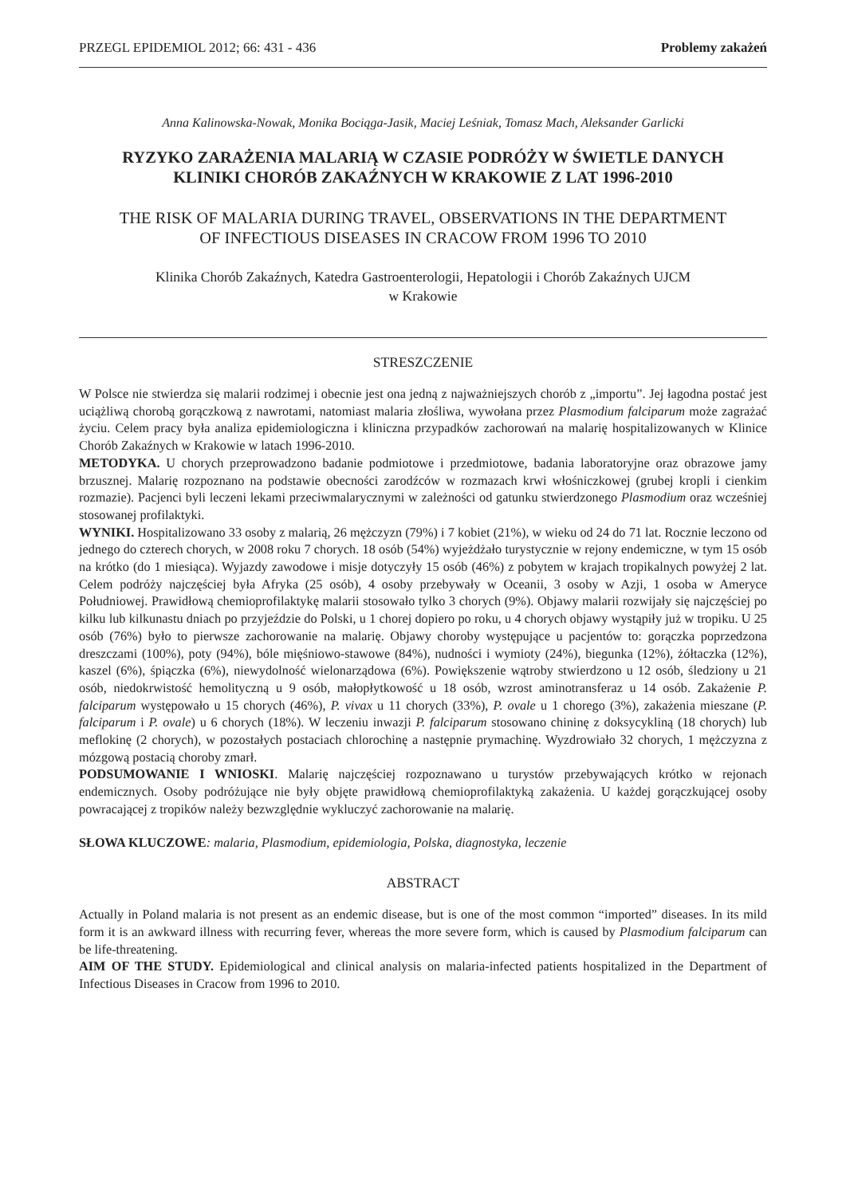PRZEGL EPIDEMIOL 2012; 66: 431 - 436 Problemy zakażeń
Anna Kalinowska-Nowak, Monika Bociąga-Jasik, Maciej Leśniak, Tomasz Mach, Aleksander Garlicki
RYZYKO ZARAŻENIA MALARIĄ W CZASIE PODRÓŻY W ŚWIETLE DANYCH
KLINIKI CHORÓB ZAKAŹNYCH W KRAKOWIE Z LAT 1996-2010
THE RISK OF MALARIA DURING TRAVEL, OBSERVATIONS IN THE DEPARTMENT
OF INFECTIOUS DISEASES IN CRACOW FROM 1996 TO 2010
Klinika Chorób Zakaźnych, Katedra Gastroenterologii, Hepatologii i Chorób Zakaźnych UJCM
w Krakowie
STRESZCZENIE
W Polsce nie stwierdza się malarii rodzimej i obecnie jest ona jedną z najważniejszych chorób z „importu”. Jej łagodna postać jest uciążliwą chorobą gorączkową z nawrotami, natomiast malaria złośliwa, wywołana przez Plasmodium falciparum może zagrażać życiu. Celem pracy była analiza epidemiologiczna i kliniczna przypadków zachorowań na malarię hospitalizowanych w Klinice Chorób Zakaźnych w Krakowie w latach 1996-2010.
METODYKA. U chorych przeprowadzono badanie podmiotowe i przedmiotowe, badania laboratoryjne oraz obrazowe jamy brzusznej. Malarię rozpoznano na podstawie obecności zarodźców w rozmazach krwi włośniczkowej (grubej kropli i cienkim rozmazie). Pacjenci byli leczeni lekami przeciwmalarycznymi w zależności od gatunku stwierdzonego Plasmodium oraz wcześniej stosowanej profilaktyki.
WYNIKI. Hospitalizowano 33 osoby z malarią, 26 mężczyzn (79%) i 7 kobiet (21%), w wieku od 24 do 71 lat. Rocznie leczono od jednego do czterech chorych, w 2008 roku 7 chorych. 18 osób (54%) wyjeżdżało turystycznie w rejony endemiczne, w tym 15 osób na krótko (do 1 miesiąca). Wyjazdy zawodowe i misje dotyczyły 15 osób (46%) z pobytem w krajach tropikalnych powyżej 2 lat. Celem podróży najczęściej była Afryka (25 osób), 4 osoby przebywały w Oceanii, 3 osoby w Azji, 1 osoba w Ameryce Południowej. Prawidłową chemioprofilaktykę malarii stosowało tylko 3 chorych (9%). Objawy malarii rozwijały się najczęściej po kilku lub kilkunastu dniach po przyjeździe do Polski, u 1 chorej dopiero po roku, u 4 chorych objawy wystąpiły już w tropiku. U 25 osób (76%) było to pierwsze zachorowanie na malarię. Objawy choroby występujące u pacjentów to: gorączka poprzedzona dreszczami (100%), poty (94%), bóle mięśniowo-stawowe (84%), nudności i wymioty (24%), biegunka (12%), żółtaczka (12%), kaszel (6%), śpiączka (6%), niewydolność wielonarządowa (6%). Powiększenie wątroby stwierdzono u 12 osób, śledziony u 21 osób, niedokrwistość hemolityczną u 9 osób, małopłytkowość u 18 osób, wzrost aminotransferaz u 14 osób. Zakażenie P. falciparum występowało u 15 chorych (46%), P. vivax u 11 chorych (33%), P. ovale u 1 chorego (3%), zakażenia mieszane (P. falciparum i P. ovale) u 6 chorych (18%). W leczeniu inwazji P. falciparum stosowano chininę z doksycykliną (18 chorych) lub meflokinę (2 chorych), w pozostałych postaciach chlorochinę a następnie prymachinę. Wyzdrowiało 32 chorych, 1 mężczyzna z mózgową postacią choroby zmarł.
PODSUMOWANIE I WNIOSKI. Malarię najczęściej rozpoznawano u turystów przebywających krótko w rejonach endemicznych. Osoby podróżujące nie były objęte prawidłową chemioprofilaktyką zakażenia. U każdej gorączkującej osoby powracającej z tropików należy bezwzględnie wykluczyć zachorowanie na malarię.
SŁOWA KLUCZOWE: malaria, Plasmodium, epidemiologia, Polska, diagnostyka, leczenie
ABSTRACT
Actually in Poland malaria is not present as an endemic disease, but is one of the most common “imported” diseases. In its mild form it is an awkward illness with recurring fever, whereas the more severe form, which is caused by Plasmodium falciparum can be life-threatening.
AIM OF THE STUDY. Epidemiological and clinical analysis on malaria-infected patients hospitalized in the Department of Infectious Diseases in Cracow from 1996 to 2010.